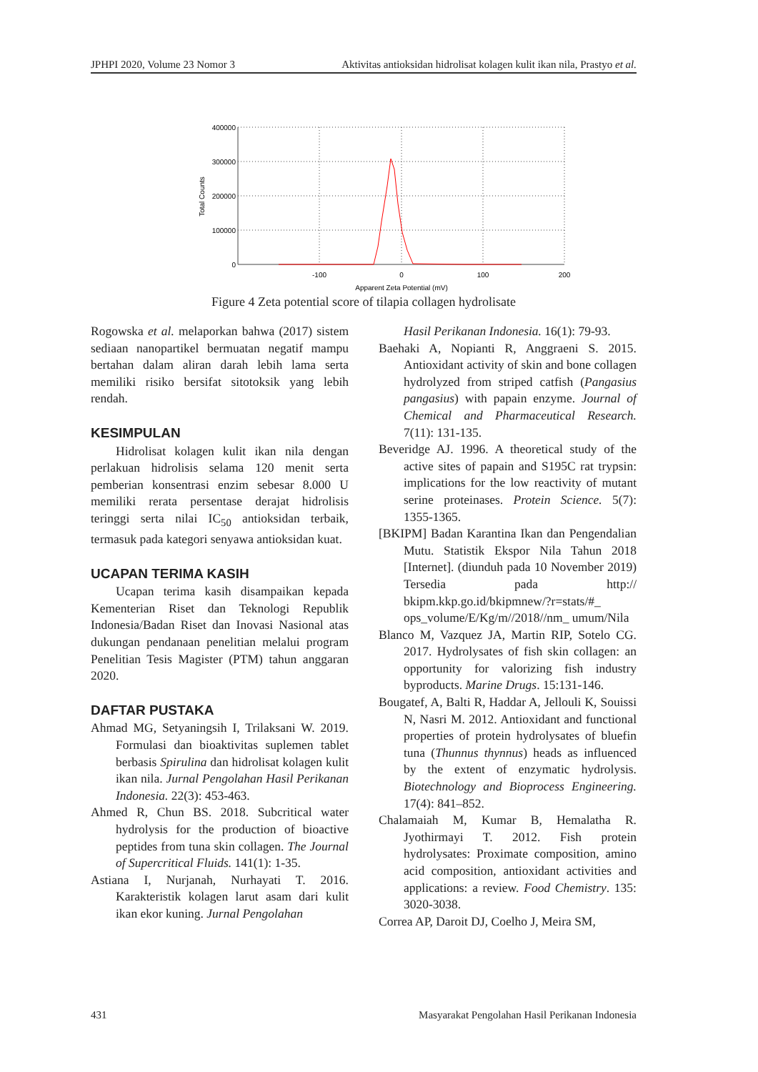JPHPI 2020, Volume 23 Nomor 3 Aktivitas antioksidan hidrolisat kolagen kulit ikan nila, Prastyo et al.
400000
300000
200000
100000
0
-100
0
100
200
Apparent Zeta Potential (mV)
Total Counts
Figure 4 Zeta potential score of tilapia collagen hydrolisate
Rogowska et al. melaporkan bahwa (2017) sistem sediaan nanopartikel bermuatan negatif mampu bertahan dalam aliran darah lebih lama serta memiliki risiko bersifat sitotoksik yang lebih rendah.
KESIMPULAN
Hidrolisat kolagen kulit ikan nila dengan perlakuan hidrolisis selama 120 menit serta pemberian konsentrasi enzim sebesar 8.000 U memiliki rerata persentase derajat hidrolisis teringgi serta nilai IC<sub>50</sub> antioksidan terbaik, termasuk pada kategori senyawa antioksidan kuat.
UCAPAN TERIMA KASIH
Ucapan terima kasih disampaikan kepada Kementerian Riset dan Teknologi Republik Indonesia/Badan Riset dan Inovasi Nasional atas dukungan pendanaan penelitian melalui program Penelitian Tesis Magister (PTM) tahun anggaran 2020.
DAFTAR PUSTAKA
Ahmad MG, Setyaningsih I, Trilaksani W. 2019. Formulasi dan bioaktivitas suplemen tablet berbasis Spirulina dan hidrolisat kolagen kulit ikan nila. Jurnal Pengolahan Hasil Perikanan Indonesia. 22(3): 453-463.
Ahmed R, Chun BS. 2018. Subcritical water hydrolysis for the production of bioactive peptides from tuna skin collagen. The Journal of Supercritical Fluids. 141(1): 1-35.
Astiana I, Nurjanah, Nurhayati T. 2016. Karakteristik kolagen larut asam dari kulit ikan ekor kuning. Jurnal Pengolahan
Hasil Perikanan Indonesia. 16(1): 79-93.
Baehaki A, Nopianti R, Anggraeni S. 2015. Antioxidant activity of skin and bone collagen hydrolyzed from striped catfish (Pangasius pangasius) with papain enzyme. Journal of Chemical and Pharmaceutical Research. 7(11): 131-135.
Beveridge AJ. 1996. A theoretical study of the active sites of papain and S195C rat trypsin: implications for the low reactivity of mutant serine proteinases. Protein Science. 5(7): 1355-1365.
[BKIPM] Badan Karantina Ikan dan Pengendalian Mutu. Statistik Ekspor Nila Tahun 2018 [Internet]. (diunduh pada 10 November 2019) Tersedia pada http:// bkipm.kkp.go.id/bkipmnew/?r=stats/#_ ops_volume/E/Kg/m//2018//nm_ umum/Nila
Blanco M, Vazquez JA, Martin RIP, Sotelo CG. 2017. Hydrolysates of fish skin collagen: an opportunity for valorizing fish industry byproducts. Marine Drugs. 15:131-146.
Bougatef, A, Balti R, Haddar A, Jellouli K, Souissi N, Nasri M. 2012. Antioxidant and functional properties of protein hydrolysates of bluefin tuna (Thunnus thynnus) heads as influenced by the extent of enzymatic hydrolysis. Biotechnology and Bioprocess Engineering. 17(4): 841–852.
Chalamaiah M, Kumar B, Hemalatha R. Jyothirmayi T. 2012. Fish protein hydrolysates: Proximate composition, amino acid composition, antioxidant activities and applications: a review. Food Chemistry. 135: 3020-3038.
Correa AP, Daroit DJ, Coelho J, Meira SM,
431 Masyarakat Pengolahan Hasil Perikanan Indonesia